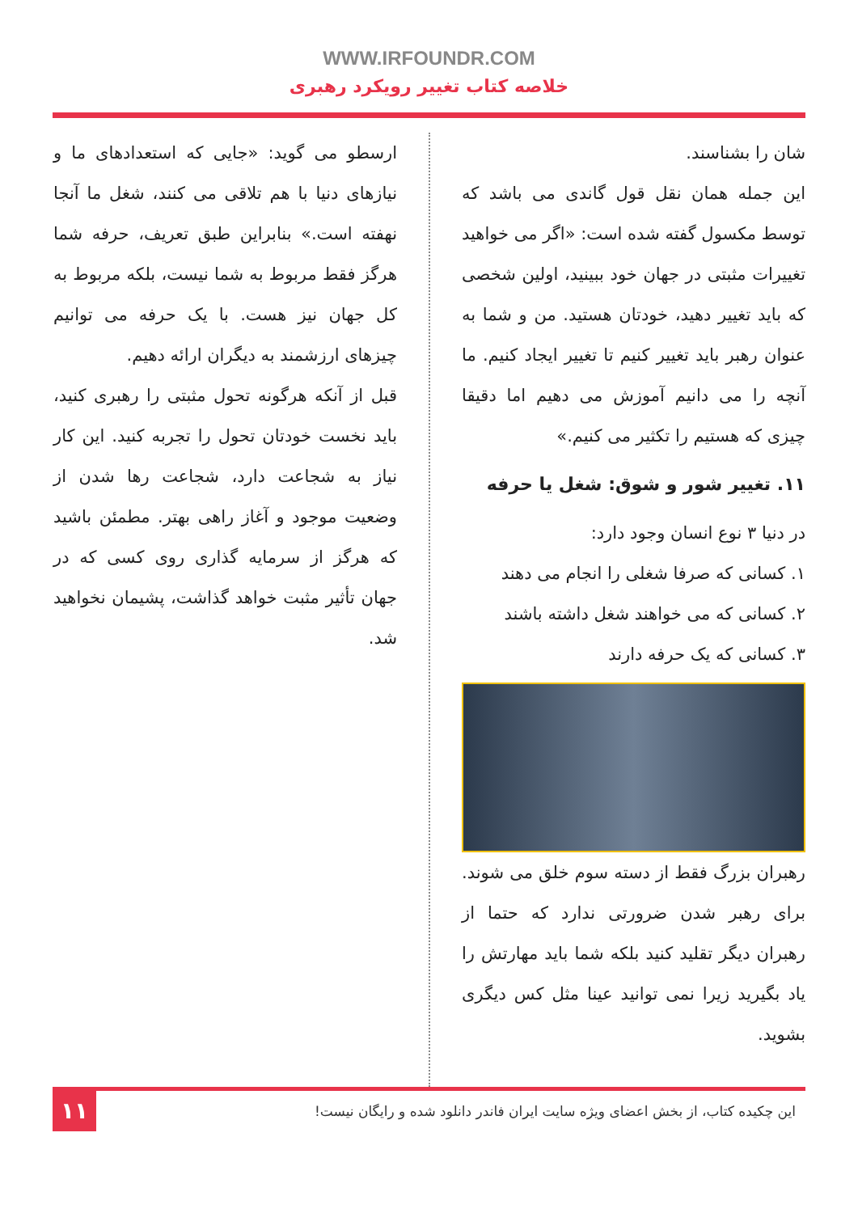WWW.IRFOUNDR.COM
خلاصه کتاب تغییر رویکرد رهبری
شان را بشناسند.
این جمله همان نقل قول گاندی می باشد که توسط مکسول گفته شده است: «اگر می خواهید تغییرات مثبتی در جهان خود ببینید، اولین شخصی که باید تغییر دهید، خودتان هستید. من و شما به عنوان رهبر باید تغییر کنیم تا تغییر ایجاد کنیم. ما آنچه را می دانیم آموزش می دهیم اما دقیقا چیزی که هستیم را تکثیر می کنیم.»
۱۱. تغییر شور و شوق: شغل یا حرفه
در دنیا ۳ نوع انسان وجود دارد:
۱. کسانی که صرفا شغلی را انجام می دهند
۲. کسانی که می خواهند شغل داشته باشند
۳. کسانی که یک حرفه دارند
رهبران بزرگ فقط از دسته سوم خلق می شوند. برای رهبر شدن ضرورتی ندارد که حتما از رهبران دیگر تقلید کنید بلکه شما باید مهارتش را یاد بگیرید زیرا نمی توانید عینا مثل کس دیگری بشوید.
ارسطو می گوید: «جایی که استعدادهای ما و نیازهای دنیا با هم تلاقی می کنند، شغل ما آنجا نهفته است.» بنابراین طبق تعریف، حرفه شما هرگز فقط مربوط به شما نیست، بلکه مربوط به کل جهان نیز هست. با یک حرفه می توانیم چیزهای ارزشمند به دیگران ارائه دهیم.
قبل از آنکه هرگونه تحول مثبتی را رهبری کنید، باید نخست خودتان تحول را تجربه کنید. این کار نیاز به شجاعت دارد، شجاعت رها شدن از وضعیت موجود و آغاز راهی بهتر. مطمئن باشید که هرگز از سرمایه گذاری روی کسی که در جهان تأثیر مثبت خواهد گذاشت، پشیمان نخواهید شد.
این چکیده کتاب، از بخش اعضای ویژه سایت ایران فاندر دانلود شده و رایگان نیست!
۱۱